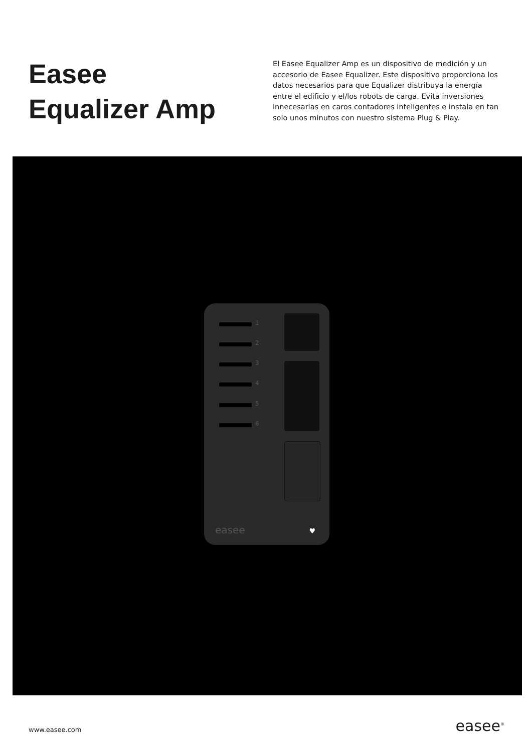Easee
Equalizer Amp
El Easee Equalizer Amp es un dispositivo de medición y un accesorio de Easee Equalizer. Este dispositivo proporciona los datos necesarios para que Equalizer distribuya la energía entre el edificio y el/los robots de carga. Evita inversiones innecesarias en caros contadores inteligentes e instala en tan solo unos minutos con nuestro sistema Plug & Play.
1
2
3
4
5
6
easee ♥
www.easee.com easee<sup>®</sup>